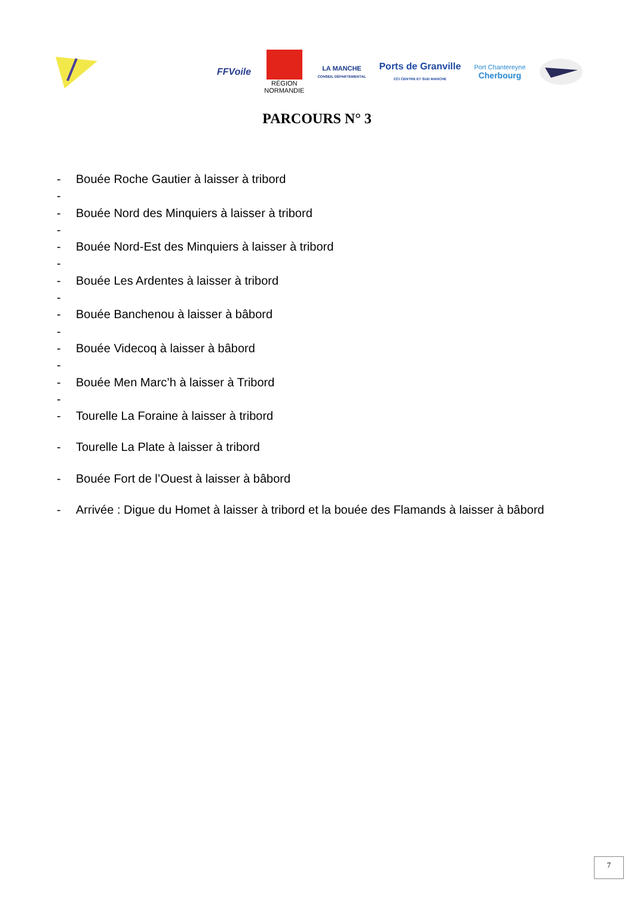FFVoile
RÉGION
NORMANDIE
LA MANCHE
CONSEIL DÉPARTEMENTAL
Ports de Granville
CCI CENTRE ET SUD MANCHE
Port Chantereyne
Cherbourg
PARCOURS N° 3
- Bouée Roche Gautier à laisser à tribord
-
- Bouée Nord des Minquiers à laisser à tribord
-
- Bouée Nord-Est des Minquiers à laisser à tribord
-
- Bouée Les Ardentes à laisser à tribord
-
- Bouée Banchenou à laisser à bâbord
-
- Bouée Videcoq à laisser à bâbord
-
- Bouée Men Marc’h à laisser à Tribord
-
- Tourelle La Foraine à laisser à tribord
- Tourelle La Plate à laisser à tribord
- Bouée Fort de l’Ouest à laisser à bâbord
- Arrivée : Digue du Homet à laisser à tribord et la bouée des Flamands à laisser à bâbord
7